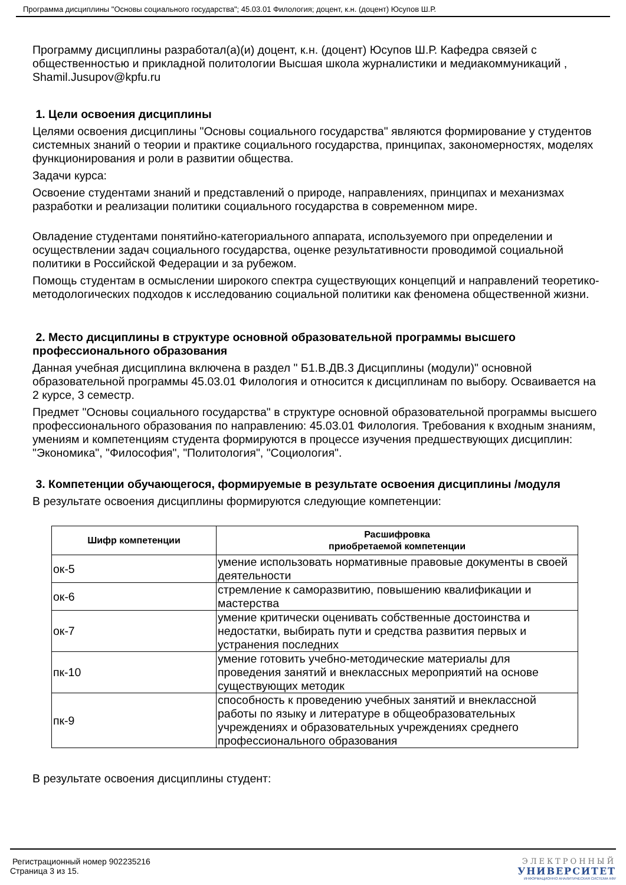Программа дисциплины "Основы социального государства"; 45.03.01 Филология; доцент, к.н. (доцент) Юсупов Ш.Р.
Программу дисциплины разработал(а)(и) доцент, к.н. (доцент) Юсупов Ш.Р. Кафедра связей с общественностью и прикладной политологии Высшая школа журналистики и медиакоммуникаций , Shamil.Jusupov@kpfu.ru
1. Цели освоения дисциплины
Целями освоения дисциплины "Основы социального государства" являются формирование у студентов системных знаний о теории и практике социального государства, принципах, закономерностях, моделях функционирования и роли в развитии общества.
Задачи курса:
Освоение студентами знаний и представлений о природе, направлениях, принципах и механизмах разработки и реализации политики социального государства в современном мире.
Овладение студентами понятийно-категориального аппарата, используемого при определении и осуществлении задач социального государства, оценке результативности проводимой социальной политики в Российской Федерации и за рубежом.
Помощь студентам в осмыслении широкого спектра существующих концепций и направлений теоретико-методологических подходов к исследованию социальной политики как феномена общественной жизни.
2. Место дисциплины в структуре основной образовательной программы высшего профессионального образования
Данная учебная дисциплина включена в раздел " Б1.В.ДВ.3 Дисциплины (модули)" основной образовательной программы 45.03.01 Филология и относится к дисциплинам по выбору. Осваивается на 2 курсе, 3 семестр.
Предмет "Основы социального государства" в структуре основной образовательной программы высшего профессионального образования по направлению: 45.03.01 Филология. Требования к входным знаниям, умениям и компетенциям студента формируются в процессе изучения предшествующих дисциплин: "Экономика", "Философия", "Политология", "Социология".
3. Компетенции обучающегося, формируемые в результате освоения дисциплины /модуля
В результате освоения дисциплины формируются следующие компетенции:
| Шифр компетенции | Расшифровка приобретаемой компетенции |
| --- | --- |
| ок-5 | умение использовать нормативные правовые документы в своей деятельности |
| ок-6 | стремление к саморазвитию, повышению квалификации и мастерства |
| ок-7 | умение критически оценивать собственные достоинства и недостатки, выбирать пути и средства развития первых и устранения последних |
| пк-10 | умение готовить учебно-методические материалы для проведения занятий и внеклассных мероприятий на основе существующих методик |
| пк-9 | способность к проведению учебных занятий и внеклассной работы по языку и литературе в общеобразовательных учреждениях и образовательных учреждениях среднего профессионального образования |
В результате освоения дисциплины студент:
Регистрационный номер 902235216
Страница 3 из 15.
ЭЛЕКТРОННЫЙ
УНИВЕРСИТЕТ
ИНФОРМАЦИОННО АНАЛИТИЧЕСКАЯ СИСТЕМА КФУ